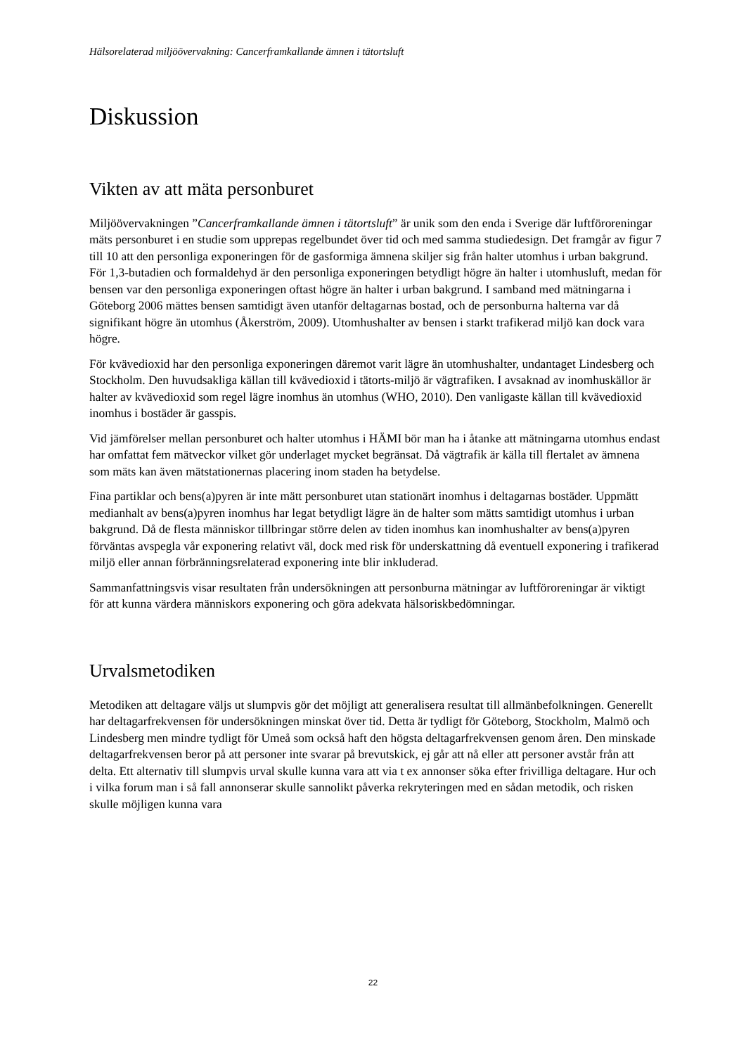Hälsorelaterad miljöövervakning: Cancerframkallande ämnen i tätortsluft
Diskussion
Vikten av att mäta personburet
Miljöövervakningen ”Cancerframkallande ämnen i tätortsluft” är unik som den enda i Sverige där luftföroreningar mäts personburet i en studie som upprepas regelbundet över tid och med samma studiedesign. Det framgår av figur 7 till 10 att den personliga exponeringen för de gasformiga ämnena skiljer sig från halter utomhus i urban bakgrund. För 1,3-butadien och formaldehyd är den personliga exponeringen betydligt högre än halter i utomhusluft, medan för bensen var den personliga exponeringen oftast högre än halter i urban bakgrund. I samband med mätningarna i Göteborg 2006 mättes bensen samtidigt även utanför deltagarnas bostad, och de personburna halterna var då signifikant högre än utomhus (Åkerström, 2009). Utomhushalter av bensen i starkt trafikerad miljö kan dock vara högre.
För kvävedioxid har den personliga exponeringen däremot varit lägre än utomhushalter, undantaget Lindesberg och Stockholm. Den huvudsakliga källan till kvävedioxid i tätorts-miljö är vägtrafiken. I avsaknad av inomhuskällor är halter av kvävedioxid som regel lägre inomhus än utomhus (WHO, 2010). Den vanligaste källan till kvävedioxid inomhus i bostäder är gasspis.
Vid jämförelser mellan personburet och halter utomhus i HÄMI bör man ha i åtanke att mätningarna utomhus endast har omfattat fem mätveckor vilket gör underlaget mycket begränsat. Då vägtrafik är källa till flertalet av ämnena som mäts kan även mätstationernas placering inom staden ha betydelse.
Fina partiklar och bens(a)pyren är inte mätt personburet utan stationärt inomhus i deltagarnas bostäder. Uppmätt medianhalt av bens(a)pyren inomhus har legat betydligt lägre än de halter som mätts samtidigt utomhus i urban bakgrund. Då de flesta människor tillbringar större delen av tiden inomhus kan inomhushalter av bens(a)pyren förväntas avspegla vår exponering relativt väl, dock med risk för underskattning då eventuell exponering i trafikerad miljö eller annan förbränningsrelaterad exponering inte blir inkluderad.
Sammanfattningsvis visar resultaten från undersökningen att personburna mätningar av luftföroreningar är viktigt för att kunna värdera människors exponering och göra adekvata hälsoriskbedömningar.
Urvalsmetodiken
Metodiken att deltagare väljs ut slumpvis gör det möjligt att generalisera resultat till allmänbefolkningen. Generellt har deltagarfrekvensen för undersökningen minskat över tid. Detta är tydligt för Göteborg, Stockholm, Malmö och Lindesberg men mindre tydligt för Umeå som också haft den högsta deltagarfrekvensen genom åren. Den minskade deltagarfrekvensen beror på att personer inte svarar på brevutskick, ej går att nå eller att personer avstår från att delta. Ett alternativ till slumpvis urval skulle kunna vara att via t ex annonser söka efter frivilliga deltagare. Hur och i vilka forum man i så fall annonserar skulle sannolikt påverka rekryteringen med en sådan metodik, och risken skulle möjligen kunna vara
22